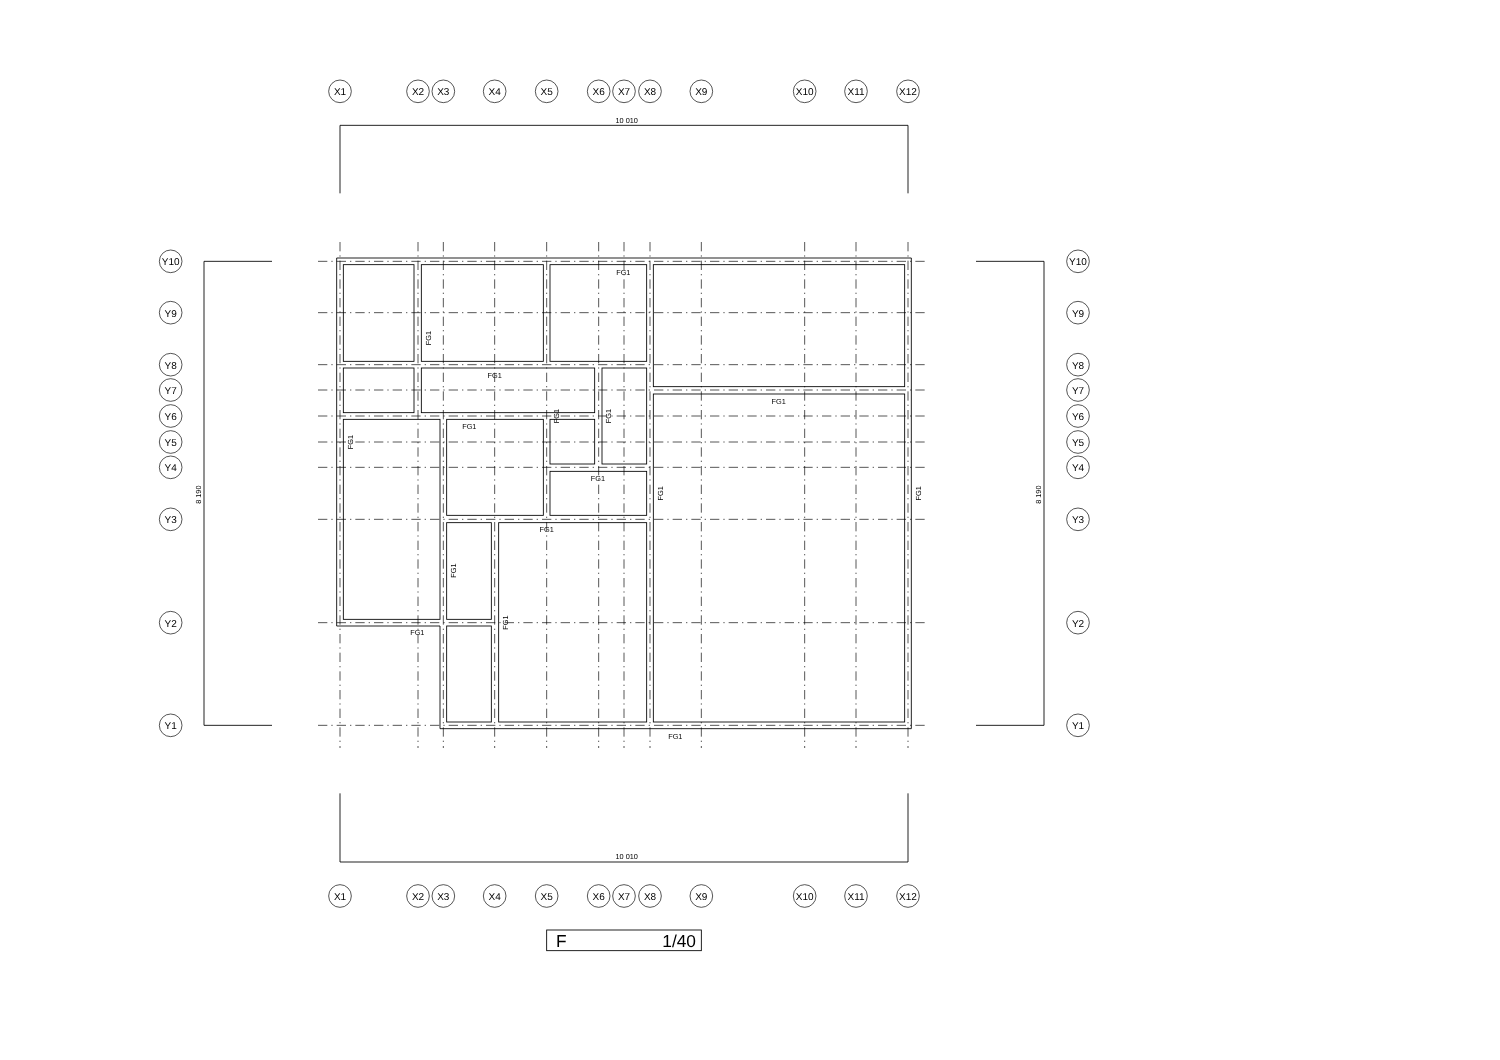10 010
10 010
8 190
8 190
X1
X2
X3
X4
X5
X6
X7
X8
X9
X10
X11
X12
Y10
Y9
Y8
Y7
Y6
Y5
Y4
Y3
Y2
Y1
FG1
FG1
FG1
FG1
FG1
FG1
FG1
FG1
FG1
FG1
FG1
FG1
FG1
FG1
FG1
FG1
Y10
Y9
Y8
Y7
Y6
Y5
Y4
Y3
Y2
Y1
X1
X2
X3
X4
X5
X6
X7
X8
X9
X10
X11
X12
F
1/40